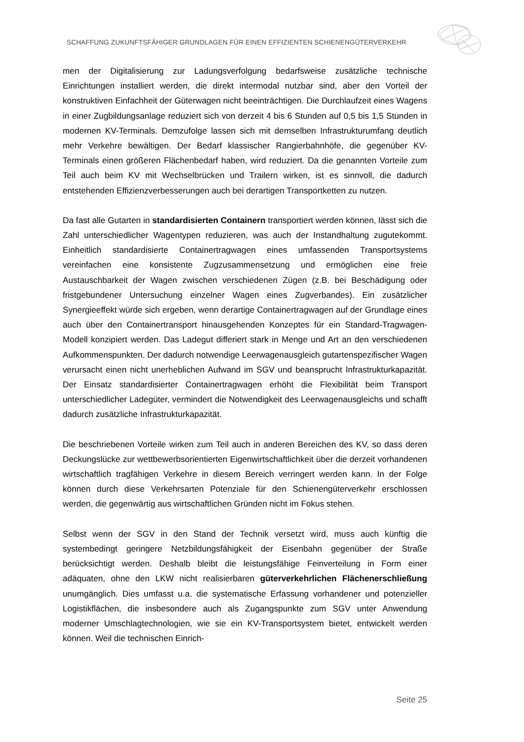SCHAFFUNG ZUKUNFTSFÄHIGER GRUNDLAGEN FÜR EINEN EFFIZIENTEN SCHIENENGÜTERVERKEHR
men der Digitalisierung zur Ladungsverfolgung bedarfsweise zusätzliche technische Einrichtungen installiert werden, die direkt intermodal nutzbar sind, aber den Vorteil der konstruktiven Einfachheit der Güterwagen nicht beeinträchtigen. Die Durchlaufzeit eines Wagens in einer Zugbildungsanlage reduziert sich von derzeit 4 bis 6 Stunden auf 0,5 bis 1,5 Stunden in modernen KV-Terminals. Demzufolge lassen sich mit demselben Infrastrukturumfang deutlich mehr Verkehre bewältigen. Der Bedarf klassischer Rangierbahnhöfe, die gegenüber KV-Terminals einen größeren Flächenbedarf haben, wird reduziert. Da die genannten Vorteile zum Teil auch beim KV mit Wechselbrücken und Trailern wirken, ist es sinnvoll, die dadurch entstehenden Effizienzverbesserungen auch bei derartigen Transportketten zu nutzen.
Da fast alle Gutarten in standardisierten Containern transportiert werden können, lässt sich die Zahl unterschiedlicher Wagentypen reduzieren, was auch der Instandhaltung zugutekommt. Einheitlich standardisierte Containertragwagen eines umfassenden Transportsystems vereinfachen eine konsistente Zugzusammensetzung und ermöglichen eine freie Austauschbarkeit der Wagen zwischen verschiedenen Zügen (z.B. bei Beschädigung oder fristgebundener Untersuchung einzelner Wagen eines Zugverbandes). Ein zusätzlicher Synergieeffekt würde sich ergeben, wenn derartige Containertragwagen auf der Grundlage eines auch über den Containertransport hinausgehenden Konzeptes für ein Standard-Tragwagen-Modell konzipiert werden. Das Ladegut differiert stark in Menge und Art an den verschiedenen Aufkommenspunkten. Der dadurch notwendige Leerwagenausgleich gutartenspezifischer Wagen verursacht einen nicht unerheblichen Aufwand im SGV und beansprucht Infrastrukturkapazität. Der Einsatz standardisierter Containertragwagen erhöht die Flexibilität beim Transport unterschiedlicher Ladegüter, vermindert die Notwendigkeit des Leerwagenausgleichs und schafft dadurch zusätzliche Infrastrukturkapazität.
Die beschriebenen Vorteile wirken zum Teil auch in anderen Bereichen des KV, so dass deren Deckungslücke zur wettbewerbsorientierten Eigenwirtschaftlichkeit über die derzeit vorhandenen wirtschaftlich tragfähigen Verkehre in diesem Bereich verringert werden kann. In der Folge können durch diese Verkehrsarten Potenziale für den Schienengüterverkehr erschlossen werden, die gegenwärtig aus wirtschaftlichen Gründen nicht im Fokus stehen.
Selbst wenn der SGV in den Stand der Technik versetzt wird, muss auch künftig die systembedingt geringere Netzbildungsfähigkeit der Eisenbahn gegenüber der Straße berücksichtigt werden. Deshalb bleibt die leistungsfähige Feinverteilung in Form einer adäquaten, ohne den LKW nicht realisierbaren güterverkehrlichen Flächenerschließung unumgänglich. Dies umfasst u.a. die systematische Erfassung vorhandener und potenzieller Logistikflächen, die insbesondere auch als Zugangspunkte zum SGV unter Anwendung moderner Umschlagtechnologien, wie sie ein KV-Transportsystem bietet, entwickelt werden können. Weil die technischen Einrich-
Seite 25